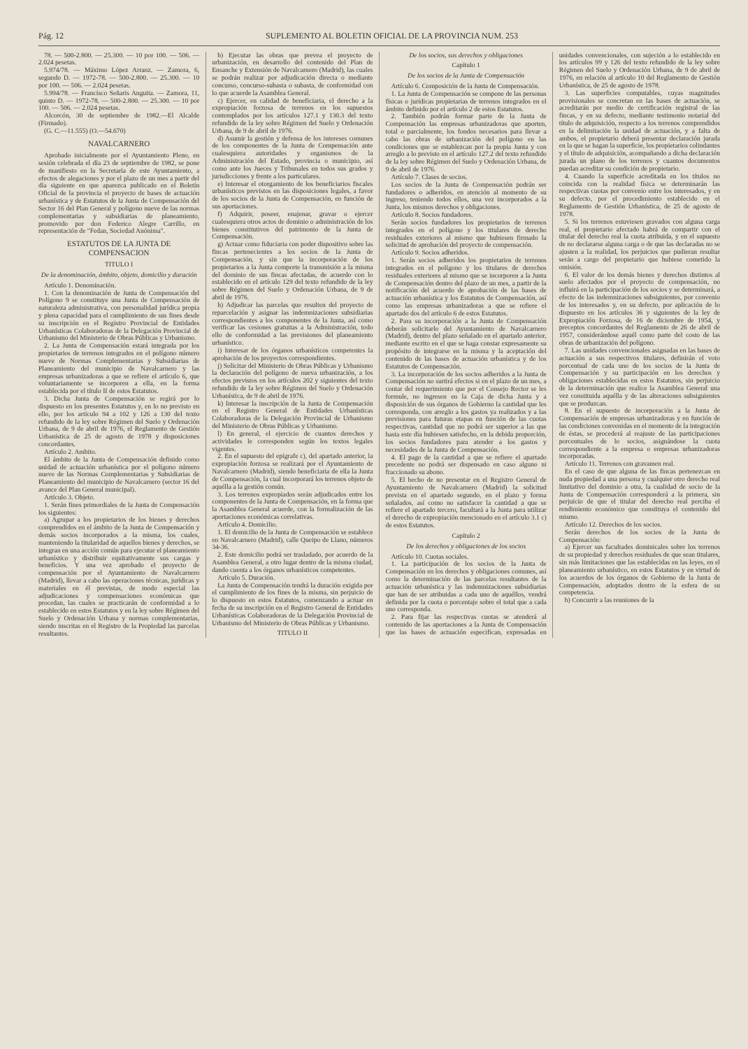Pág. 12 SUPLEMENTO AL BOLETIN OFICIAL DE LA PROVINCIA NUM. 253
78. — 500-2.800. — 25.300. — 10 por 100. — 506. — 2.024 pesetas.
5.974/78. — Máximo López Arranz. — Zamora, 6, segundo D. — 1972-78. — 500-2.800. — 25.300. — 10 por 100. — 506. — 2.024 pesetas.
5.994/78. — Francisco Señaris Anguita. — Zamora, 11, quinto D. — 1972-78. — 500-2.800. — 25.300. — 10 por 100. — 506. — 2.024 pesetas.
Alcorcón, 30 de septiembre de 1982.—El Alcalde (Firmado).
(G. C.—11.555) (O.—54.670)
NAVALCARNERO
Aprobado inicialmente por el Ayuntamiento Pleno, en sesión celebrada el día 23 de septiembre de 1982, se pone de manifiesto en la Secretaría de este Ayuntamiento, a efectos de alegaciones y por el plazo de un mes a partir del día siguiente en que aparezca publicado en el Boletín Oficial de la provincia el proyecto de bases de actuación urbanística y de Estatutos de la Junta de Compensación del Sector 16 del Plan General y polígono nueve de las normas complementarias y subsidiarias de planeamiento, promovido por don Federico Alegre Carrillo, en representación de "Fedan, Sociedad Anónima".
ESTATUTOS DE LA JUNTA DE COMPENSACION
TITULO I
De la denominación, ámbito, objeto, domicilio y duración
Artículo 1. Denominación.
1. Con la denominación de Junta de Compensación del Polígono 9 se constituye una Junta de Compensación de naturaleza administrativa, con personalidad jurídica propia y plena capacidad para el cumplimiento de sus fines desde su inscripción en el Registro Provincial de Entidades Urbanísticas Colaboradoras de la Delegación Provincial de Urbanismo del Ministerio de Obras Públicas y Urbanismo.
2. La Junta de Compensación estará integrada por los propietarios de terrenos integrados en el polígono número nueve de Normas Complementarias y Subsidiarias de Planeamiento del municipio de Navalcarnero y las empresas urbanizadoras a que se refiere el artículo 6, que voluntariamente se incorporen a ella, en la forma establecida por el título II de estos Estatutos.
3. Dicha Junta de Compensación se regirá por lo dispuesto en los presentes Estatutos y, en lo no previsto en ello, por los artículo 94 a 102 y 126 a 130 del texto refundido de la ley sobre Régimen del Suelo y Ordenación Urbana, de 9 de abril de 1976, el Reglamento de Gestión Urbanística de 25 de agosto de 1978 y disposiciones concordantes.
Artículo 2. Ambito.
El ámbito de la Junta de Compensación definido como unidad de actuación urbanística por el polígono número nueve de las Normas Complementarias y Subsidiarias de Planeamiento del municipio de Navalcarnero (sector 16 del avance del Plan General municipal).
Artículo 3. Objeto.
1. Serán fines primordiales de la Junta de Compensación los siguientes:
a) Agrupar a los propietarios de los bienes y derechos comprendidos en el ámbito de la Junta de Compensación y demás socios incorporados a la misma, los cuales, manteniendo la titularidad de aquellos bienes y derechos, se integran en una acción común para ejecutar el planeamiento urbanístico y distribuir equitativamente sus cargas y beneficios. Y una vez aprobado el proyecto de compensación por el Ayuntamiento de Navalcarnero (Madrid), llevar a cabo las operaciones técnicas, jurídicas y materiales en él previstas, de modo especial las adjudicaciones y compensaciones económicas que procedan, las cuales se practicarán de conformidad a lo establecido en estos Estatutos y en la ley sobre Régimen del Suelo y Ordenación Urbana y normas complementarias, siendo inscritas en el Registro de la Propiedad las parcelas resultantes.
b) Ejecutar las obras que prevea el proyecto de urbanización, en desarrollo del contenido del Plan de Ensanche y Extensión de Navalcarnero (Madrid), las cuales se podrán realizar por adjudicación directa o mediante concurso, concurso-subasta o subasta, de conformidad con lo que acuerde la Asamblea General.
c) Ejercer, en calidad de beneficiaria, el derecho a la expropiación forzosa de terrenos en los supuestos contemplados por los artículos 127.1 y 130.3 del texto refundido de la ley sobre Régimen del Suelo y Ordenación Urbana, de 9 de abril de 1976.
d) Asumir la gestión y defensa de los intereses comunes de los componentes de la Junta de Compensación ante cualesquiera autoridades y organismos de la Administración del Estado, provincia o municipio, así como ante los Jueces y Tribunales en todos sus grados y jurisdicciones y frente a los particulares.
e) Interesar el otorgamiento de los beneficiarios fiscales urbanísticos previstos en las disposiciones legales, a favor de los socios de la Junta de Compensación, en función de sus aportaciones.
f) Adquirir, poseer, enajenar, gravar o ejercer cualesquiera otros actos de dominio o administración de los bienes constitutivos del patrimonio de la Junta de Compensación.
g) Actuar como fiduciaria con poder dispositivo sobre las fincas pertenecientes a los socios de la Junta de Compensación, y sin que la incorporación de los propietarios a la Junta comporte la transmisión a la misma del dominio de sus fincas afectadas, de acuerdo con lo establecido en el artículo 129 del texto refundido de la ley sobre Régimen del Suelo y Ordenación Urbana, de 9 de abril de 1976.
h) Adjudicar las parcelas que resulten del proyecto de reparcelación y asignar las indemnizaciones subsidiarias correspondientes a los componentes de la Junta, así como verificar las cesiones gratuitas a la Administración, todo ello de conformidad a las previsiones del planeamiento urbanístico.
i) Interesar de los órganos urbanísticos competentes la aprobación de los proyectos correspondientes.
j) Solicitar del Ministerio de Obras Públicas y Urbanismo la declaración del polígono de nueva urbanización, a los efectos previstos en los artículos 202 y siguientes del texto refundido de la ley sobre Régimen del Suelo y Ordenación Urbanística, de 9 de abril de 1976.
k) Interesar la inscripción de la Junta de Compensación en el Registro General de Entidades Urbanísticas Colaboradoras de la Delegación Provincial de Urbanismo del Ministerio de Obras Públicas y Urbanismo.
l) En general, el ejercicio de cuantos derechos y actividades le corresponden según los textos legales vigentes.
2. En el supuesto del epígrafe c), del apartado anterior, la expropiación forzosa se realizará por el Ayuntamiento de Navalcarnero (Madrid), siendo beneficiaria de ella la Junta de Compensación, la cual incorporará los terrenos objeto de aquélla a la gestión común.
3. Los terrenos expropiados serán adjudicados entre los componentes de la Junta de Compensación, en la forma que la Asamblea General acuerde, con la formalización de las aportaciones económicas correlativas.
Artículo 4. Domicilio.
1. El domicilio de la Junta de Compensación se establece en Navalcarnero (Madrid), calle Queipo de Llano, números 34-36.
2. Este domicilio podrá ser trasladado, por acuerdo de la Asamblea General, a otro lugar dentro de la misma ciudad, dando cuenta a los órganos urbanísticos competentes.
Artículo 5. Duración.
La Junta de Compensación tendrá la duración exigida por el cumplimiento de los fines de la misma, sin perjuicio de lo dispuesto en estos Estatutos, comenzando a actuar en fecha de su inscripción en el Registro General de Entidades Urbanísticas Colaboradoras de la Delegación Provincial de Urbanismo del Ministerio de Obras Públicas y Urbanismo.
TITULO II
De los socios, sus derechos y obligaciones
Capítulo 1
De los socios de la Junta de Compensación
Artículo 6. Composición de la Junta de Compensación.
1. La Junta de Compensación se compone de las personas físicas o jurídicas propietarias de terrenos integrados en el ámbito definido por el artículo 2 de estos Estatutos.
2. También podrán formar parte de la Junta de Compensación las empresas urbanizadoras que aporten, total o parcialmente, los fondos necesarios para llevar a cabo las obras de urbanización del polígono en las condiciones que se establezcan por la propia Junta y con arreglo a lo previsto en el artículo 127.2 del texto refundido de la ley sobre Régimen del Suelo y Ordenación Urbana, de 9 de abril de 1976.
Artículo 7. Clases de socios.
Los socios de la Junta de Compensación podrán ser fundadores o adheridos, en atención al momento de su ingreso, teniendo todos ellos, una vez incorporados a la Junta, los mismos derechos y obligaciones.
Artículo 8. Socios fundadores.
Serán socios fundadores los propietarios de terrenos integrados en el polígono y los titulares de derecho residuales exteriores al mismo que hubiesen firmado la solicitud de aprobación del proyecto de compensación.
Artículo 9. Socios adheridos.
1. Serán socios adheridos los propietarios de terrenos integrados en el polígono y los titulares de derechos residuales exteriores al mismo que se incorporen a la Junta de Compensación dentro del plazo de un mes, a partir de la notificación del acuerdo de aprobación de las bases de actuación urbanística y los Estatutos de Compensación, así como las empresas urbanizadoras a que se refiere el apartado dos del artículo 6 de estos Estatutos.
2. Para su incorporación a la Junta de Compensación deberán solicitarlo del Ayuntamiento de Navalcarnero (Madrid), dentro del plazo señalado en el apartado anterior, mediante escrito en el que se haga constar expresamente su propósito de integrarse en la misma y la aceptación del contenido de las bases de actuación urbanística y de los Estatutos de Compensación.
3. La incorporación de los socios adheridos a la Junta de Compensación no surtirá efectos si en el plazo de un mes, a contar del requerimiento que por el Consejo Rector se les formule, no ingresen en la Caja de dicha Junta y a disposición de sus órganos de Gobierno la cantidad que les corresponda, con arreglo a los gastos ya realizados y a las previsiones para futuras etapas en función de las cuotas respectivas, cantidad que no podrá ser superior a las que hasta este día hubiesen satisfecho, en la debida proporción, los socios fundadores para atender a los gastos y necesidades de la Junta de Compensación.
4. El pago de la cantidad a que se refiere el apartado precedente no podrá ser dispensado en caso alguno ni fraccionado su abono.
5. El hecho de no presentar en el Registro General de Ayuntamiento de Navalcarnero (Madrid) la solicitud prevista en el apartado segundo, en el plazo y forma señalados, así como no satisfacer la cantidad a que se refiere el apartado tercero, facultará a la Junta para utilizar el derecho de expropiación mencionado en el artículo 3.1 c) de estos Estatutos.
Capítulo 2
De los derechos y obligaciones de los socios
Artículo 10. Cuotas sociales.
1. La participación de los socios de la Junta de Compensación en los derechos y obligaciones comunes, así como la determinación de las parcelas resultantes de la actuación urbanística y las indemnizaciones subsidiarias que han de ser atribuidas a cada uno de aquéllos, vendrá definida por la cuota o porcentaje sobre el total que a cada uno corresponda.
2. Para fijar las respectivas cuotas se atenderá al contenido de las aportaciones a la Junta de Compensación que las bases de actuación especifican, expresadas en unidades convencionales, con sujeción a lo establecido en los artículos 99 y 126 del texto refundido de la ley sobre Régimen del Suelo y Ordenación Urbana, de 9 de abril de 1976, en relación al artículo 10 del Reglamento de Gestión Urbanística, de 25 de agosto de 1978.
3. Las superficies computables, cuyas magnitudes provisionales se concretan en las bases de actuación, se acreditarán por medio de certificación registral de las fincas, y en su defecto, mediante testimonio notarial del título de adquisición, respecto a los terrenos comprendidos en la delimitación la unidad de actuación, y a falta de ambos, el propietario deberá presentar declaración jurada en la que se hagan la superficie, los propietarios colindantes y el título de adquisición, acompañando a dicha declaración jurada un plano de los terrenos y cuantos documentos puedan acreditar su condición de propietario.
4. Cuando la superficie acreditada en los títulos no coincida con la realidad física se determinarán las respectivas cuotas por convenio entre los interesados, y en su defecto, por el procedimiento establecido en el Reglamento de Gestión Urbanística, de 25 de agosto de 1978.
5. Si los terrenos estuviesen gravados con alguna carga real, el propietario afectado habrá de compartir con el titular del derecho real la cuota atribuida, y en el supuesto de no declararse alguna carga o de que las declaradas no se ajusten a la realidad, los perjuicios que pudieran resultar serán a cargo del propietario que hubiese cometido la omisión.
6. El valor de los demás bienes y derechos distintos al suelo afectados por el proyecto de compensación, no influirá en la participación de los socios y se determinará, a efecto de las indemnizaciones subsiguientes, por convenio de los interesados y, en su defecto, por aplicación de lo dispuesto en los artículos 36 y siguientes de la ley de Expropiación Forzosa, de 16 de diciembre de 1954, y preceptos concordantes del Reglamento de 26 de abril de 1957, considerándose aquél como parte del costo de las obras de urbanización del polígono.
7. Las unidades convencionales asignadas en las bases de actuación a sus respectivos titulares, definirán el voto porcentual de cada uno de los socios de la Junta de Compensación y su participación en los derechos y obligaciones establecidas en estos Estatutos, sin perjuicio de la determinación que realice la Asamblea General una vez constituida aquélla y de las alteraciones subsiguientes que se produzcan.
8. En el supuesto de incorporación a la Junta de Compensación de empresas urbanizadoras y en función de las condiciones convenidas en el momento de la integración de éstas, se procederá al reajuste de las participaciones porcentuales de lo socios, asignándose la cuota correspondiente a la empresa o empresas urbanizadoras incorporadas.
Artículo 11. Terrenos con gravamen real.
En el caso de que alguna de las fincas pertenezcan en nuda propiedad a una persona y cualquier otro derecho real limitativo del dominio a otra, la cualidad de socio de la Junta de Compensación corresponderá a la primera, sin perjuicio de que el titular del derecho real perciba el rendimiento económico que constituya el contenido del mismo.
Artículo 12. Derechos de los socios.
Serán derechos de los socios de la Junta de Compensación:
a) Ejercer sus facultades dominicales sobre los terrenos de su propiedad y derechos residuales de que sean titulares, sin más limitaciones que las establecidas en las leyes, en el planeamiento urbanístico, en estos Estatutos y en virtud de los acuerdos de los órganos de Gobierno de la Junta de Compensación, adoptados dentro de la esfera de su competencia.
b) Concurrir a las reuniones de la